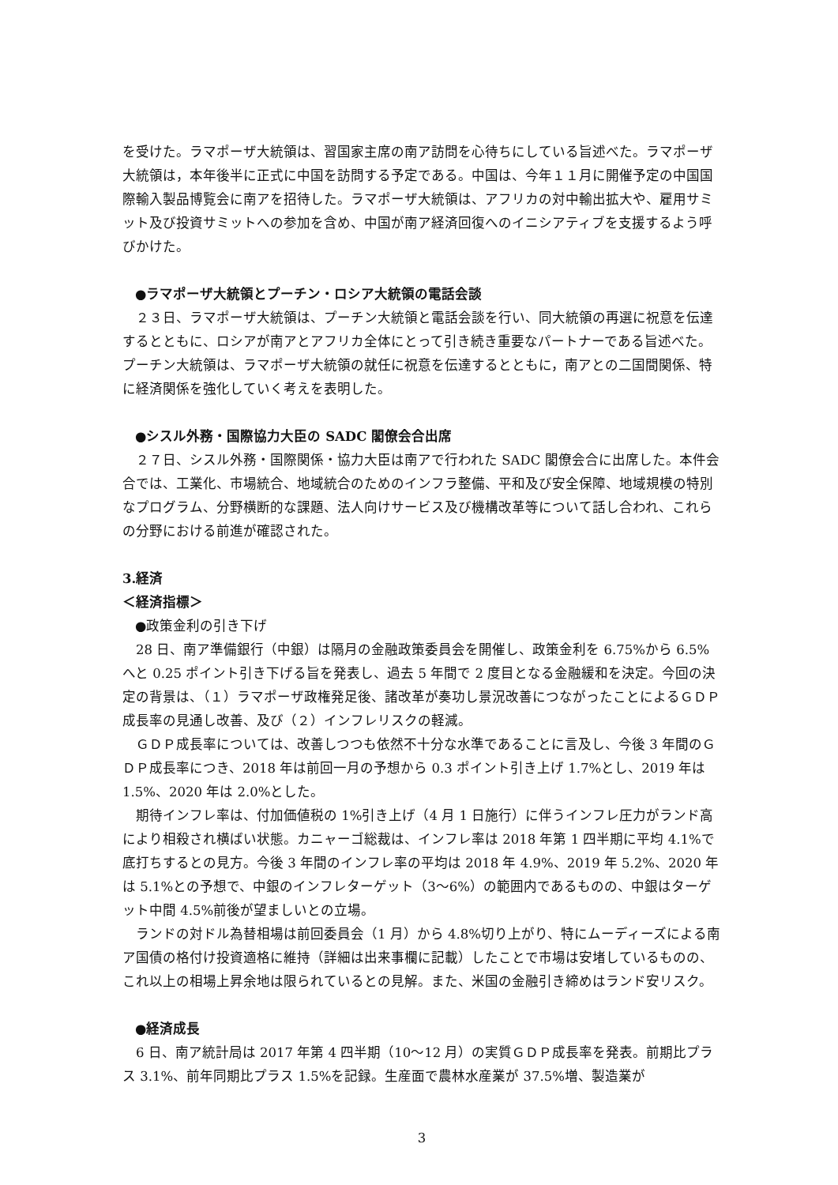を受けた。ラマポーザ大統領は、習国家主席の南ア訪問を心待ちにしている旨述べた。ラマポーザ大統領は，本年後半に正式に中国を訪問する予定である。中国は、今年１１月に開催予定の中国国際輸入製品博覧会に南アを招待した。ラマポーザ大統領は、アフリカの対中輸出拡大や、雇用サミット及び投資サミットへの参加を含め、中国が南ア経済回復へのイニシアティブを支援するよう呼びかけた。
●ラマポーザ大統領とプーチン・ロシア大統領の電話会談
　２３日、ラマポーザ大統領は、プーチン大統領と電話会談を行い、同大統領の再選に祝意を伝達するとともに、ロシアが南アとアフリカ全体にとって引き続き重要なパートナーである旨述べた。プーチン大統領は、ラマポーザ大統領の就任に祝意を伝達するとともに，南アとの二国間関係、特に経済関係を強化していく考えを表明した。
●シスル外務・国際協力大臣の SADC 閣僚会合出席
　２７日、シスル外務・国際関係・協力大臣は南アで行われた SADC 閣僚会合に出席した。本件会合では、工業化、市場統合、地域統合のためのインフラ整備、平和及び安全保障、地域規模の特別なプログラム、分野横断的な課題、法人向けサービス及び機構改革等について話し合われ、これらの分野における前進が確認された。
3.経済
＜経済指標＞
●政策金利の引き下げ
　28 日、南ア準備銀行（中銀）は隔月の金融政策委員会を開催し、政策金利を 6.75%から 6.5%へと 0.25 ポイント引き下げる旨を発表し、過去 5 年間で 2 度目となる金融緩和を決定。今回の決定の背景は、（１）ラマポーザ政権発足後、諸改革が奏功し景況改善につながったことによるＧＤＰ成長率の見通し改善、及び（２）インフレリスクの軽減。
　ＧＤＰ成長率については、改善しつつも依然不十分な水準であることに言及し、今後 3 年間のＧＤＰ成長率につき、2018 年は前回一月の予想から 0.3 ポイント引き上げ 1.7%とし、2019 年は 1.5%、2020 年は 2.0%とした。
　期待インフレ率は、付加価値税の 1%引き上げ（4 月 1 日施行）に伴うインフレ圧力がランド高により相殺され横ばい状態。カニャーゴ総裁は、インフレ率は 2018 年第 1 四半期に平均 4.1%で底打ちするとの見方。今後 3 年間のインフレ率の平均は 2018 年 4.9%、2019 年 5.2%、2020 年は 5.1%との予想で、中銀のインフレターゲット（3～6%）の範囲内であるものの、中銀はターゲット中間 4.5%前後が望ましいとの立場。
　ランドの対ドル為替相場は前回委員会（1 月）から 4.8%切り上がり、特にムーディーズによる南ア国債の格付け投資適格に維持（詳細は出来事欄に記載）したことで市場は安堵しているものの、これ以上の相場上昇余地は限られているとの見解。また、米国の金融引き締めはランド安リスク。
●経済成長
　6 日、南ア統計局は 2017 年第 4 四半期（10～12 月）の実質ＧＤＰ成長率を発表。前期比プラス 3.1%、前年同期比プラス 1.5%を記録。生産面で農林水産業が 37.5%増、製造業が
3